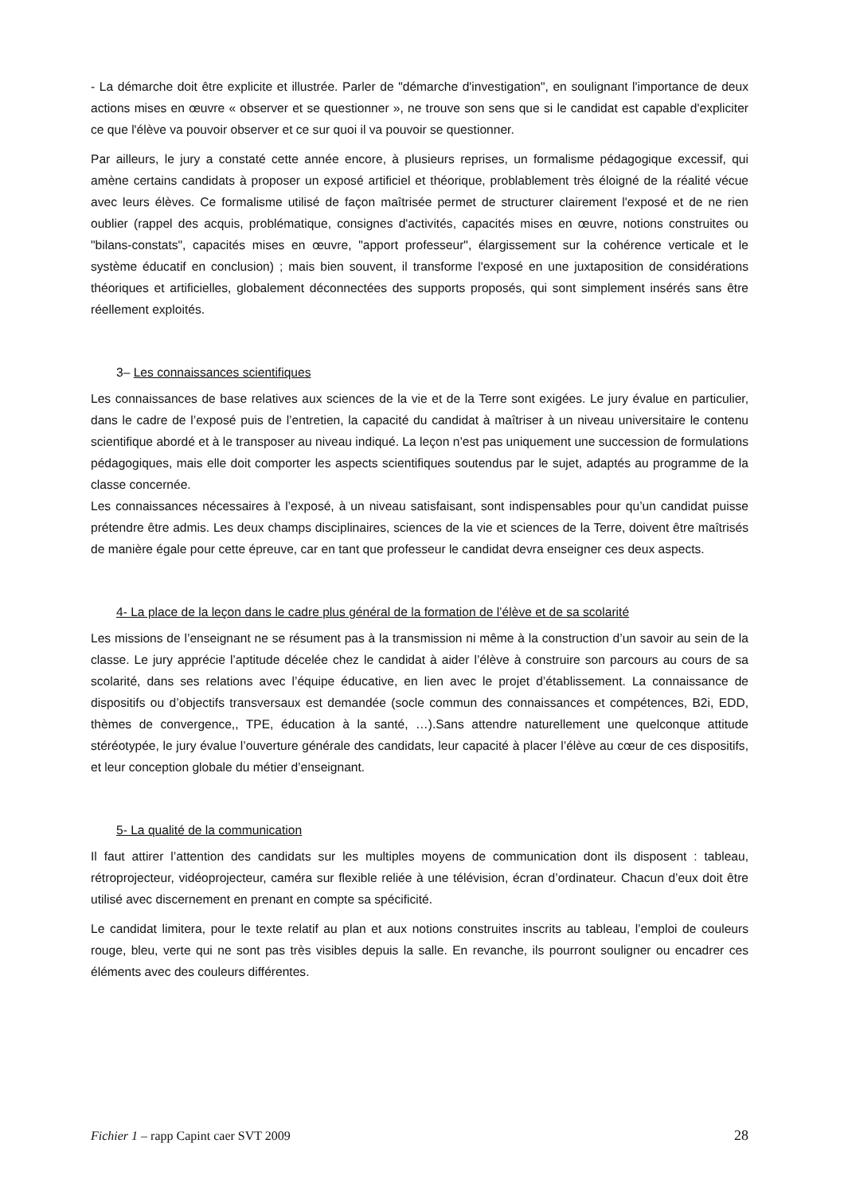- La démarche doit être explicite et illustrée. Parler de "démarche d'investigation", en soulignant l'importance de deux actions mises en œuvre « observer et se questionner », ne trouve son sens que si le candidat est capable d'expliciter ce que l'élève va pouvoir observer et ce sur quoi il va pouvoir se questionner.
Par ailleurs, le jury a constaté cette année encore, à plusieurs reprises, un formalisme pédagogique excessif, qui amène certains candidats à proposer un exposé artificiel et théorique, problablement très éloigné de la réalité vécue avec leurs élèves. Ce formalisme utilisé de façon maîtrisée permet de structurer clairement l'exposé et de ne rien oublier (rappel des acquis, problématique, consignes d'activités, capacités mises en œuvre, notions construites ou "bilans-constats", capacités mises en œuvre, "apport professeur", élargissement sur la cohérence verticale et le système éducatif en conclusion) ; mais bien souvent, il transforme l'exposé en une juxtaposition de considérations théoriques et artificielles, globalement déconnectées des supports proposés, qui sont simplement insérés sans être réellement exploités.
3– Les connaissances scientifiques
Les connaissances de base relatives aux sciences de la vie et de la Terre sont exigées. Le jury évalue en particulier, dans le cadre de l’exposé puis de l’entretien, la capacité du candidat à maîtriser à un niveau universitaire le contenu scientifique abordé et à le transposer au niveau indiqué. La leçon n’est pas uniquement une succession de formulations pédagogiques, mais elle doit comporter les aspects scientifiques soutendus par le sujet, adaptés au programme de la classe concernée.
Les connaissances nécessaires à l’exposé, à un niveau satisfaisant, sont indispensables pour qu’un candidat puisse prétendre être admis. Les deux champs disciplinaires, sciences de la vie et sciences de la Terre, doivent être maîtrisés de manière égale pour cette épreuve, car en tant que professeur le candidat devra enseigner ces deux aspects.
4- La place de la leçon dans le cadre plus général de la formation de l’élève et de sa scolarité
Les missions de l’enseignant ne se résument pas à la transmission ni même à la construction d’un savoir au sein de la classe. Le jury apprécie l’aptitude décelée chez le candidat à aider l’élève à construire son parcours au cours de sa scolarité, dans ses relations avec l’équipe éducative, en lien avec le projet d’établissement. La connaissance de dispositifs ou d’objectifs transversaux est demandée (socle commun des connaissances et compétences, B2i, EDD, thèmes de convergence,, TPE, éducation à la santé, …).Sans attendre naturellement une quelconque attitude stéréotypée, le jury évalue l’ouverture générale des candidats, leur capacité à placer l’élève au cœur de ces dispositifs, et leur conception globale du métier d’enseignant.
5- La qualité de la communication
Il faut attirer l’attention des candidats sur les multiples moyens de communication dont ils disposent : tableau, rétroprojecteur, vidéoprojecteur, caméra sur flexible reliée à une télévision, écran d’ordinateur. Chacun d’eux doit être utilisé avec discernement en prenant en compte sa spécificité.
Le candidat limitera, pour le texte relatif au plan et aux notions construites inscrits au tableau, l’emploi de couleurs rouge, bleu, verte qui ne sont pas très visibles depuis la salle. En revanche, ils pourront souligner ou encadrer ces éléments avec des couleurs différentes.
Fichier 1 – rapp Capint caer SVT 2009 28